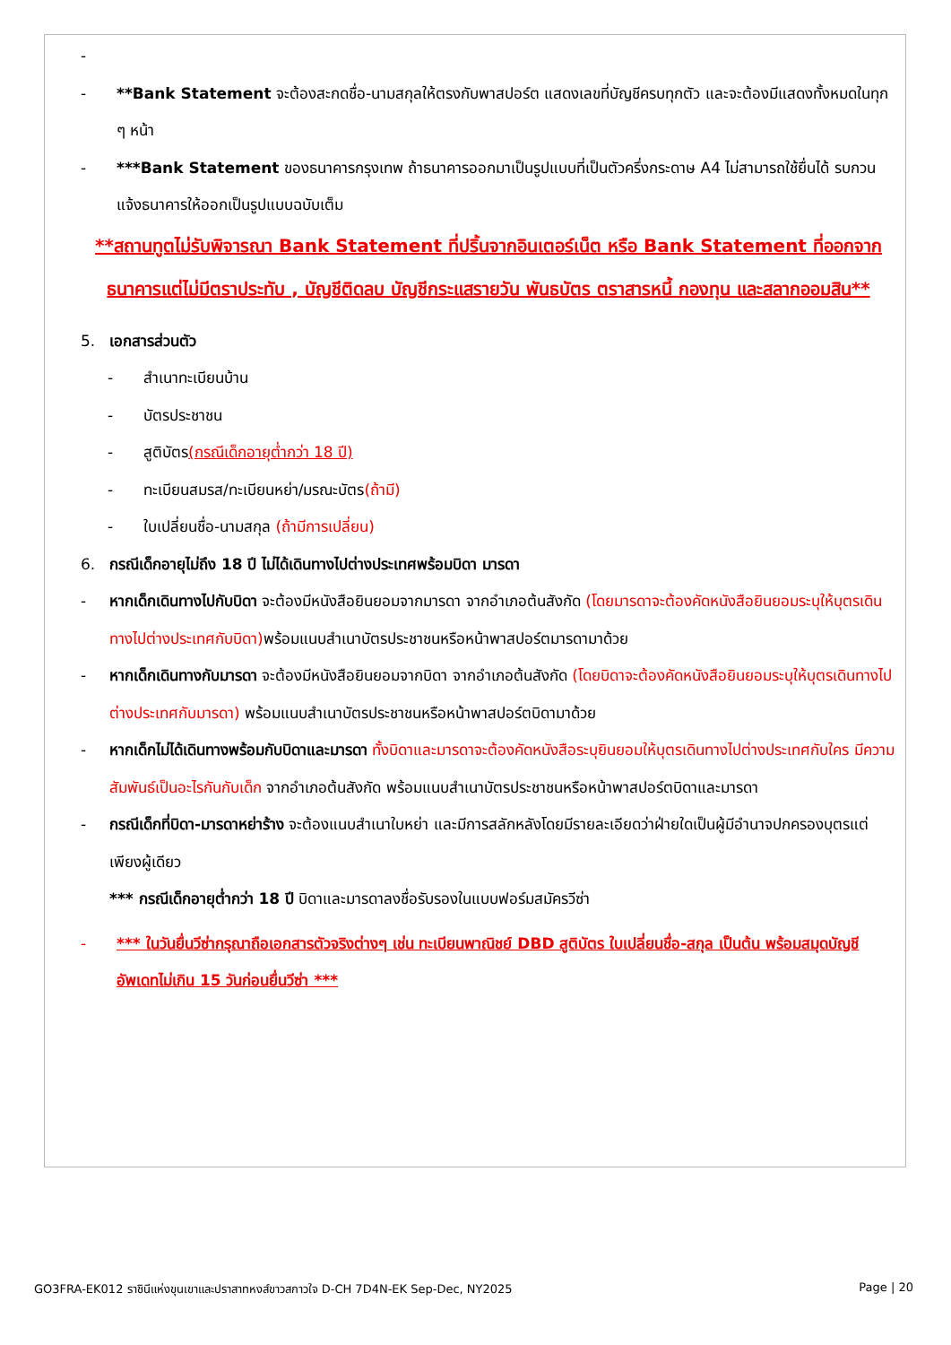-
- **Bank Statement จะต้องสะกดชื่อ-นามสกุลให้ตรงกับพาสปอร์ต แสดงเลขที่บัญชีครบทุกตัว และจะต้องมีแสดงทั้งหมดในทุก ๆ หน้า
- ***Bank Statement ของธนาคารกรุงเทพ ถ้าธนาคารออกมาเป็นรูปแบบที่เป็นตัวครึ่งกระดาษ A4 ไม่สามารถใช้ยื่นได้ รบกวนแจ้งธนาคารให้ออกเป็นรูปแบบฉบับเต็ม
**สถานทูตไม่รับพิจารณา Bank Statement ที่ปริ้นจากอินเตอร์เน็ต หรือ Bank Statement ที่ออกจากธนาคารแต่ไม่มีตราประทับ , บัญชีติดลบ บัญชีกระแสรายวัน พันธบัตร ตราสารหนี้ กองทุน และสลากออมสิน**
5. เอกสารส่วนตัว
- สำเนาทะเบียนบ้าน
- บัตรประชาชน
- สูติบัตร(กรณีเด็กอายุต่ำกว่า 18 ปี)
- ทะเบียนสมรส/ทะเบียนหย่า/มรณะบัตร(ถ้ามี)
- ใบเปลี่ยนชื่อ-นามสกุล (ถ้ามีการเปลี่ยน)
6. กรณีเด็กอายุไม่ถึง 18 ปี ไม่ได้เดินทางไปต่างประเทศพร้อมบิดา มารดา
- หากเด็กเดินทางไปกับบิดา จะต้องมีหนังสือยินยอมจากมารดา จากอำเภอต้นสังกัด (โดยมารดาจะต้องคัดหนังสือยินยอมระบุให้บุตรเดินทางไปต่างประเทศกับบิดา) พร้อมแนบสำเนาบัตรประชาชนหรือหน้าพาสปอร์ตมารดามาด้วย
- หากเด็กเดินทางกับมารดา จะต้องมีหนังสือยินยอมจากบิดา จากอำเภอต้นสังกัด (โดยบิดาจะต้องคัดหนังสือยินยอมระบุให้บุตรเดินทางไปต่างประเทศกับมารดา) พร้อมแนบสำเนาบัตรประชาชนหรือหน้าพาสปอร์ตบิดามาด้วย
- หากเด็กไม่ได้เดินทางพร้อมกับบิดาและมารดา ทั้งบิดาและมารดาจะต้องคัดหนังสือระบุยินยอมให้บุตรเดินทางไปต่างประเทศกับใคร มีความสัมพันธ์เป็นอะไรกันกับเด็ก จากอำเภอต้นสังกัด พร้อมแนบสำเนาบัตรประชาชนหรือหน้าพาสปอร์ตบิดาและมารดา
- กรณีเด็กที่บิดา-มารดาหย่าร้าง จะต้องแนบสำเนาใบหย่า และมีการสลักหลังโดยมีรายละเอียดว่าฝ่ายใดเป็นผู้มีอำนาจปกครองบุตรแต่เพียงผู้เดียว
*** กรณีเด็กอายุต่ำกว่า 18 ปี บิดาและมารดาลงชื่อรับรองในแบบฟอร์มสมัครวีซ่า
- *** ในวันยื่นวีซ่ากรุณาถือเอกสารตัวจริงต่างๆ เช่น ทะเบียนพาณิชย์ DBD สูติบัตร ใบเปลี่ยนชื่อ-สกุล เป็นต้น พร้อมสมุดบัญชีอัพเดทไม่เกิน 15 วันก่อนยื่นวีซ่า ***
GO3FRA-EK012 ราชินีแห่งขุนเขาและปราสาทหงส์ขาวสกาวใจ D-CH 7D4N-EK Sep-Dec, NY2025 Page | 20